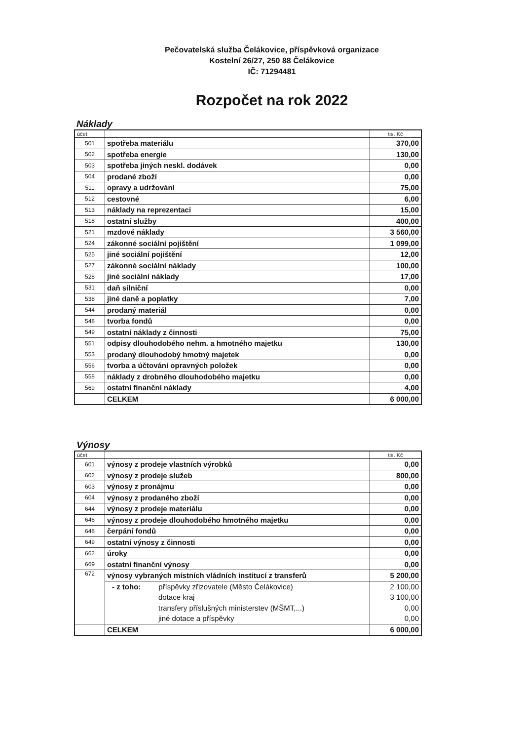Pečovatelská služba Čelákovice, příspěvková organizace
Kostelní 26/27, 250 88 Čelákovice
IČ: 71294481
Rozpočet na rok 2022
Náklady
| účet | | tis. Kč |
| --- | --- | --- |
| 501 | spotřeba materiálu | 370,00 |
| 502 | spotřeba energie | 130,00 |
| 503 | spotřeba jiných neskl. dodávek | 0,00 |
| 504 | prodané zboží | 0,00 |
| 511 | opravy a udržování | 75,00 |
| 512 | cestovné | 6,00 |
| 513 | náklady na reprezentaci | 15,00 |
| 518 | ostatní služby | 400,00 |
| 521 | mzdové náklady | 3 560,00 |
| 524 | zákonné sociální pojištění | 1 099,00 |
| 525 | jiné sociální pojištění | 12,00 |
| 527 | zákonné sociální náklady | 100,00 |
| 528 | jiné sociální náklady | 17,00 |
| 531 | daň silniční | 0,00 |
| 538 | jiné daně a poplatky | 7,00 |
| 544 | prodaný materiál | 0,00 |
| 548 | tvorba fondů | 0,00 |
| 549 | ostatní náklady z činnosti | 75,00 |
| 551 | odpisy dlouhodobého nehm. a hmotného majetku | 130,00 |
| 553 | prodaný dlouhodobý hmotný majetek | 0,00 |
| 556 | tvorba a účtování opravných položek | 0,00 |
| 558 | náklady z drobného dlouhodobého majetku | 0,00 |
| 569 | ostatní finanční náklady | 4,00 |
| | CELKEM | 6 000,00 |
Výnosy
| účet | | tis. Kč |
| --- | --- | --- |
| 601 | výnosy z prodeje vlastních výrobků | 0,00 |
| 602 | výnosy z prodeje služeb | 800,00 |
| 603 | výnosy z pronájmu | 0,00 |
| 604 | výnosy z prodaného zboží | 0,00 |
| 644 | výnosy z prodeje materiálu | 0,00 |
| 646 | výnosy z prodeje dlouhodobého hmotného majetku | 0,00 |
| 648 | čerpání fondů | 0,00 |
| 649 | ostatní výnosy z činnosti | 0,00 |
| 662 | úroky | 0,00 |
| 669 | ostatní finanční výnosy | 0,00 |
| 672 | výnosy vybraných místních vládních institucí z transferů | 5 200,00 |
| | - z toho: příspěvky zřizovatele (Město Čelákovice) | 2 100,00 |
| | dotace kraj | 3 100,00 |
| | transfery příslušných ministerstev (MŠMT,...) | 0,00 |
| | jiné dotace a příspěvky | 0,00 |
| | CELKEM | 6 000,00 |